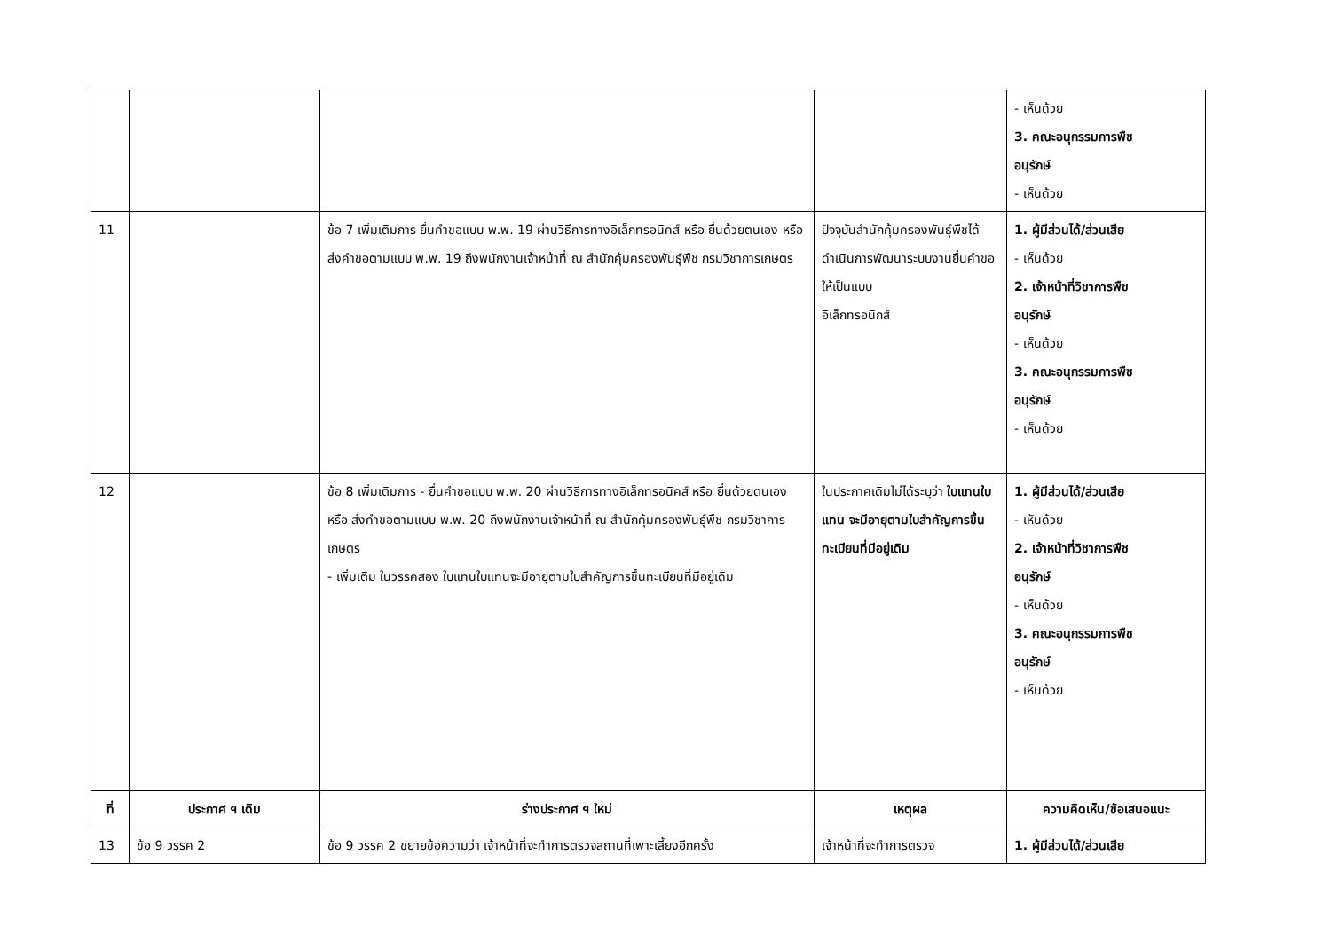| | | | | - เห็นด้วย 3. คณะอนุกรรมการพืช อนุรักษ์ - เห็นด้วย |
| 11 | | ข้อ 7 เพิ่มเติมการ ยื่นคำขอแบบ พ.พ. 19 ผ่านวิธีการทางอิเล็กทรอนิคส์ หรือ ยื่นด้วยตนเอง หรือ ส่งคำขอตามแบบ พ.พ. 19 ถึงพนักงานเจ้าหน้าที่ ณ สำนักคุ้มครองพันธุ์พืช กรมวิชาการเกษตร | ปัจจุบันสำนักคุ้มครองพันธุ์พืชได้ดำเนินการพัฒนาระบบงานยื่นคำขอให้เป็นแบบ อิเล็กทรอนิกส์ | 1. ผู้มีส่วนได้/ส่วนเสีย - เห็นด้วย 2. เจ้าหน้าที่วิชาการพืช อนุรักษ์ - เห็นด้วย 3. คณะอนุกรรมการพืช อนุรักษ์ - เห็นด้วย |
| 12 | | ข้อ 8 เพิ่มเติมการ - ยื่นคำขอแบบ พ.พ. 20 ผ่านวิธีการทางอิเล็กทรอนิคส์ หรือ ยื่นด้วยตนเอง หรือ ส่งคำขอตามแบบ พ.พ. 20 ถึงพนักงานเจ้าหน้าที่ ณ สำนักคุ้มครองพันธุ์พืช กรมวิชาการเกษตร - เพิ่มเติม ในวรรคสอง ใบแทนใบแทนจะมีอายุตามใบสำคัญการขึ้นทะเบียนที่มีอยู่เดิม | ในประกาศเดิมไม่ได้ระบุว่า ใบแทนใบแทน จะมีอายุตามใบสำคัญการขึ้นทะเบียนที่มีอยู่เดิม | 1. ผู้มีส่วนได้/ส่วนเสีย - เห็นด้วย 2. เจ้าหน้าที่วิชาการพืช อนุรักษ์ - เห็นด้วย 3. คณะอนุกรรมการพืช อนุรักษ์ - เห็นด้วย |
| ที่ | ประกาศ ฯ เดิม | ร่างประกาศ ฯ ใหม่ | เหตุผล | ความคิดเห็น/ข้อเสนอแนะ |
| 13 | ข้อ 9 วรรค 2 | ข้อ 9 วรรค 2 ขยายข้อความว่า เจ้าหน้าที่จะทำการตรวจสถานที่เพาะเลี้ยงอีกครั้ง | เจ้าหน้าที่จะทำการตรวจ | 1. ผู้มีส่วนได้/ส่วนเสีย |